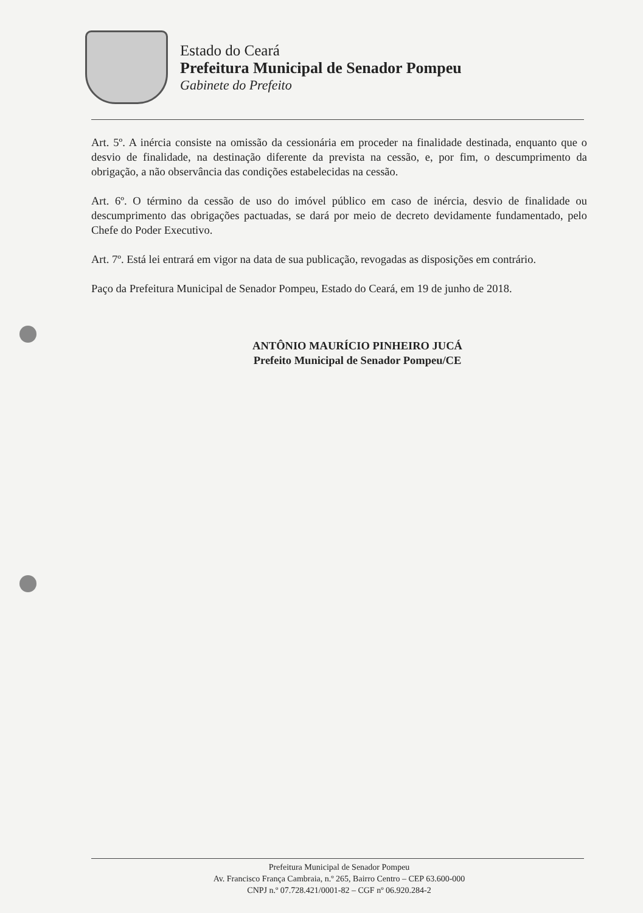Estado do Ceará
Prefeitura Municipal de Senador Pompeu
Gabinete do Prefeito
Art. 5º. A inércia consiste na omissão da cessionária em proceder na finalidade destinada, enquanto que o desvio de finalidade, na destinação diferente da prevista na cessão, e, por fim, o descumprimento da obrigação, a não observância das condições estabelecidas na cessão.
Art. 6º. O término da cessão de uso do imóvel público em caso de inércia, desvio de finalidade ou descumprimento das obrigações pactuadas, se dará por meio de decreto devidamente fundamentado, pelo Chefe do Poder Executivo.
Art. 7º. Está lei entrará em vigor na data de sua publicação, revogadas as disposições em contrário.
Paço da Prefeitura Municipal de Senador Pompeu, Estado do Ceará, em 19 de junho de 2018.
ANTÔNIO MAURÍCIO PINHEIRO JUCÁ
Prefeito Municipal de Senador Pompeu/CE
Prefeitura Municipal de Senador Pompeu
Av. Francisco França Cambraia, n.º 265, Bairro Centro – CEP 63.600-000
CNPJ n.º 07.728.421/0001-82 – CGF nº 06.920.284-2